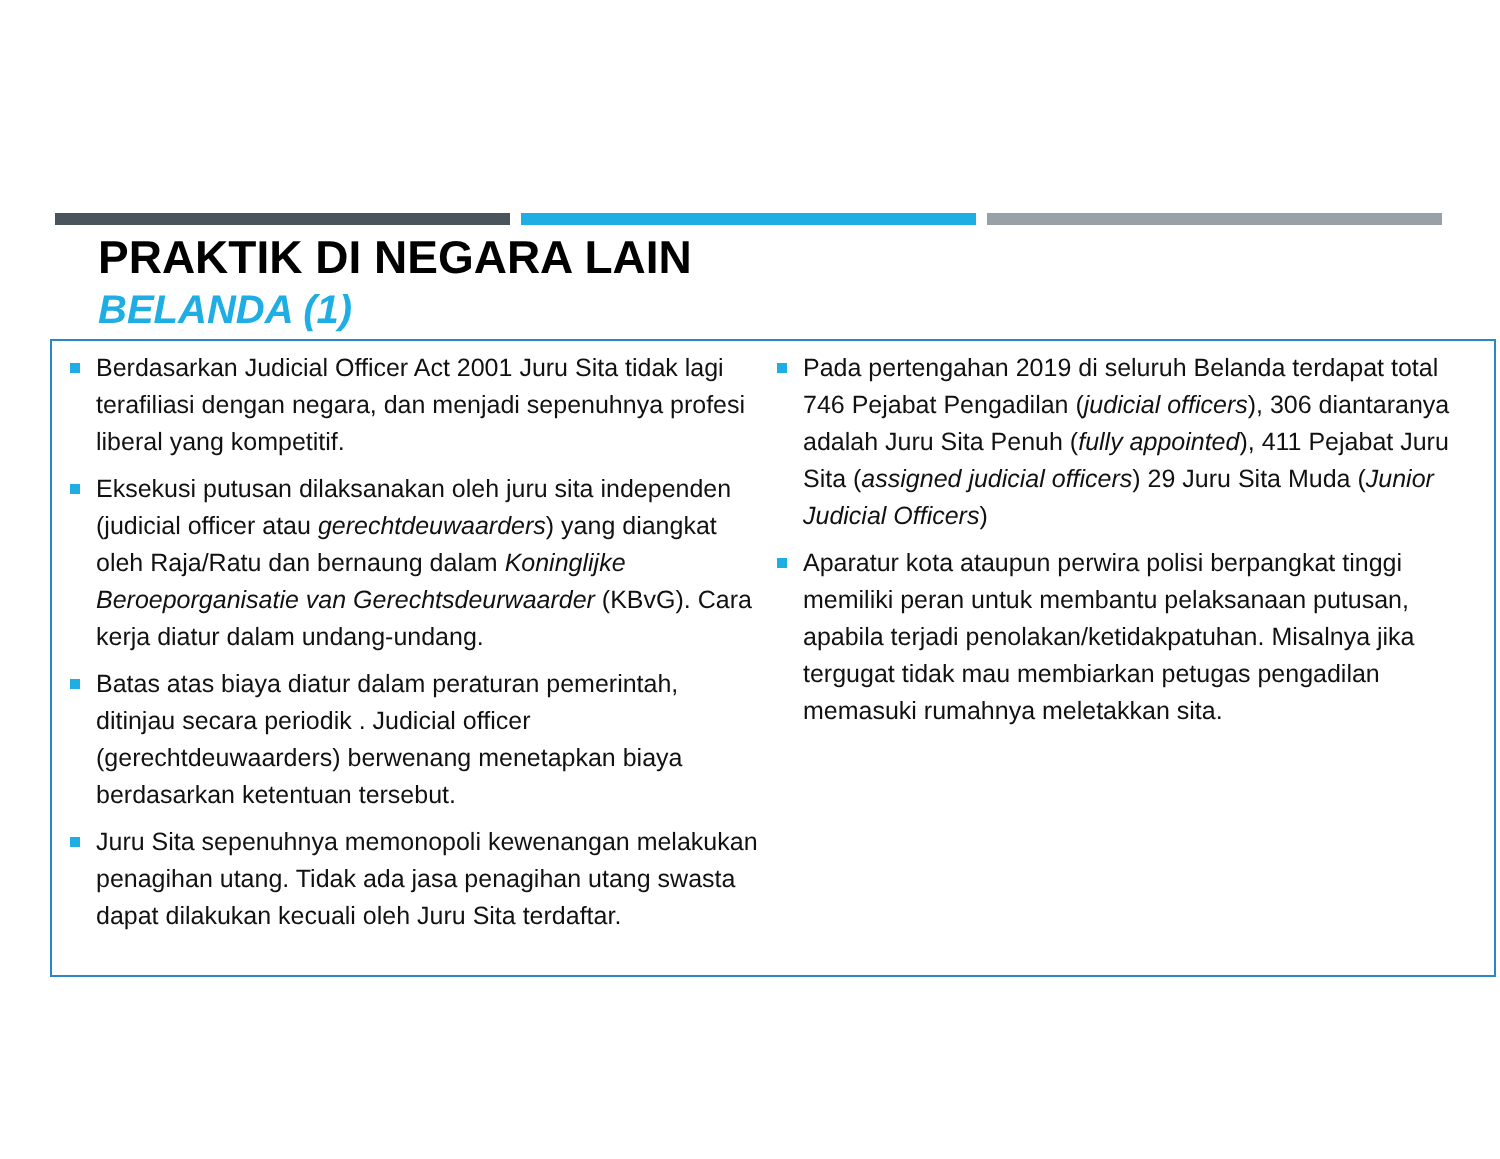PRAKTIK DI NEGARA LAIN
BELANDA (1)
Berdasarkan Judicial Officer Act 2001 Juru Sita tidak lagi terafiliasi dengan negara, dan menjadi sepenuhnya profesi liberal yang kompetitif.
Eksekusi putusan dilaksanakan oleh juru sita independen (judicial officer atau gerechtdeuwaarders) yang diangkat oleh Raja/Ratu dan bernaung dalam Koninglijke Beroeporganisatie van Gerechtsdeurwaarder (KBvG). Cara kerja diatur dalam undang-undang.
Batas atas biaya diatur dalam peraturan pemerintah, ditinjau secara periodik . Judicial officer (gerechtdeuwaarders) berwenang menetapkan biaya berdasarkan ketentuan tersebut.
Juru Sita sepenuhnya memonopoli kewenangan melakukan penagihan utang. Tidak ada jasa penagihan utang swasta dapat dilakukan kecuali oleh Juru Sita terdaftar.
Pada pertengahan 2019 di seluruh Belanda terdapat total 746 Pejabat Pengadilan (judicial officers), 306 diantaranya adalah Juru Sita Penuh (fully appointed), 411 Pejabat Juru Sita (assigned judicial officers) 29 Juru Sita Muda (Junior Judicial Officers)
Aparatur kota ataupun perwira polisi berpangkat tinggi memiliki peran untuk membantu pelaksanaan putusan, apabila terjadi penolakan/ketidakpatuhan. Misalnya jika tergugat tidak mau membiarkan petugas pengadilan memasuki rumahnya meletakkan sita.